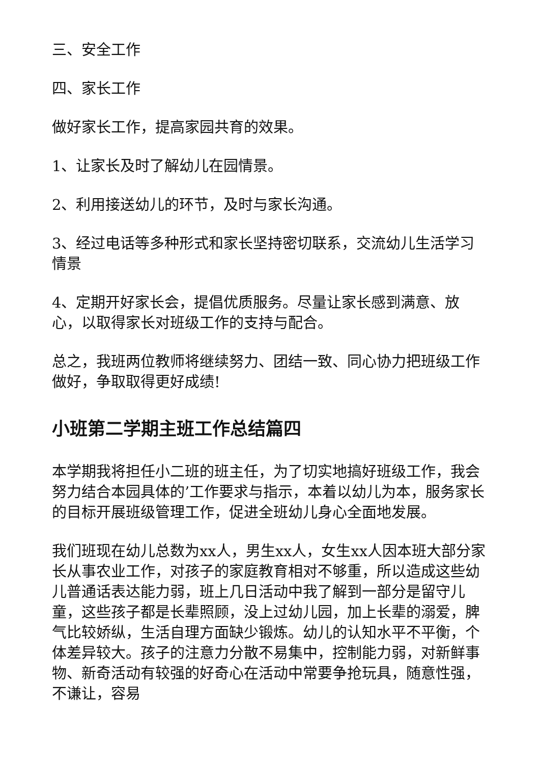三、安全工作
四、家长工作
做好家长工作，提高家园共育的效果。
1、让家长及时了解幼儿在园情景。
2、利用接送幼儿的环节，及时与家长沟通。
3、经过电话等多种形式和家长坚持密切联系，交流幼儿生活学习情景
4、定期开好家长会，提倡优质服务。尽量让家长感到满意、放心，以取得家长对班级工作的支持与配合。
总之，我班两位教师将继续努力、团结一致、同心协力把班级工作做好，争取取得更好成绩!
小班第二学期主班工作总结篇四
本学期我将担任小二班的班主任，为了切实地搞好班级工作，我会努力结合本园具体的’工作要求与指示，本着以幼儿为本，服务家长的目标开展班级管理工作，促进全班幼儿身心全面地发展。
我们班现在幼儿总数为xx人，男生xx人，女生xx人因本班大部分家长从事农业工作，对孩子的家庭教育相对不够重，所以造成这些幼儿普通话表达能力弱，班上几日活动中我了解到一部分是留守儿童，这些孩子都是长辈照顾，没上过幼儿园，加上长辈的溺爱，脾气比较娇纵，生活自理方面缺少锻炼。幼儿的认知水平不平衡，个体差异较大。孩子的注意力分散不易集中，控制能力弱，对新鲜事物、新奇活动有较强的好奇心在活动中常要争抢玩具，随意性强，不谦让，容易